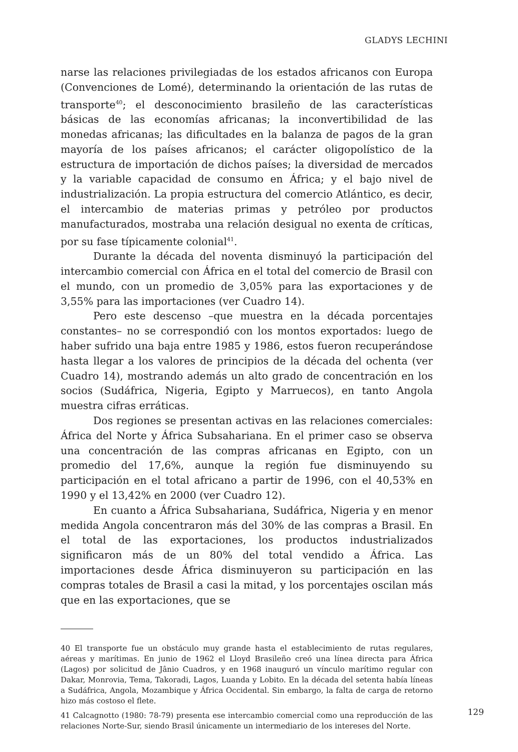GLADYS LECHINI
narse las relaciones privilegiadas de los estados africanos con Europa (Convenciones de Lomé), determinando la orientación de las rutas de transporte<sup>40</sup>; el desconocimiento brasileño de las características básicas de las economías africanas; la inconvertibilidad de las monedas africanas; las dificultades en la balanza de pagos de la gran mayoría de los países africanos; el carácter oligopolístico de la estructura de importación de dichos países; la diversidad de mercados y la variable capacidad de consumo en África; y el bajo nivel de industrialización. La propia estructura del comercio Atlántico, es decir, el intercambio de materias primas y petróleo por productos manufacturados, mostraba una relación desigual no exenta de críticas, por su fase típicamente colonial<sup>41</sup>.
Durante la década del noventa disminuyó la participación del intercambio comercial con África en el total del comercio de Brasil con el mundo, con un promedio de 3,05% para las exportaciones y de 3,55% para las importaciones (ver Cuadro 14).
Pero este descenso –que muestra en la década porcentajes constantes– no se correspondió con los montos exportados: luego de haber sufrido una baja entre 1985 y 1986, estos fueron recuperándose hasta llegar a los valores de principios de la década del ochenta (ver Cuadro 14), mostrando además un alto grado de concentración en los socios (Sudáfrica, Nigeria, Egipto y Marruecos), en tanto Angola muestra cifras erráticas.
Dos regiones se presentan activas en las relaciones comerciales: África del Norte y África Subsahariana. En el primer caso se observa una concentración de las compras africanas en Egipto, con un promedio del 17,6%, aunque la región fue disminuyendo su participación en el total africano a partir de 1996, con el 40,53% en 1990 y el 13,42% en 2000 (ver Cuadro 12).
En cuanto a África Subsahariana, Sudáfrica, Nigeria y en menor medida Angola concentraron más del 30% de las compras a Brasil. En el total de las exportaciones, los productos industrializados significaron más de un 80% del total vendido a África. Las importaciones desde África disminuyeron su participación en las compras totales de Brasil a casi la mitad, y los porcentajes oscilan más que en las exportaciones, que se
40 El transporte fue un obstáculo muy grande hasta el establecimiento de rutas regulares, aéreas y marítimas. En junio de 1962 el Lloyd Brasileño creó una línea directa para África (Lagos) por solicitud de Jânio Cuadros, y en 1968 inauguró un vínculo marítimo regular con Dakar, Monrovia, Tema, Takoradi, Lagos, Luanda y Lobito. En la década del setenta había líneas a Sudáfrica, Angola, Mozambique y África Occidental. Sin embargo, la falta de carga de retorno hizo más costoso el flete.
41 Calcagnotto (1980: 78-79) presenta ese intercambio comercial como una reproducción de las relaciones Norte-Sur, siendo Brasil únicamente un intermediario de los intereses del Norte.
129